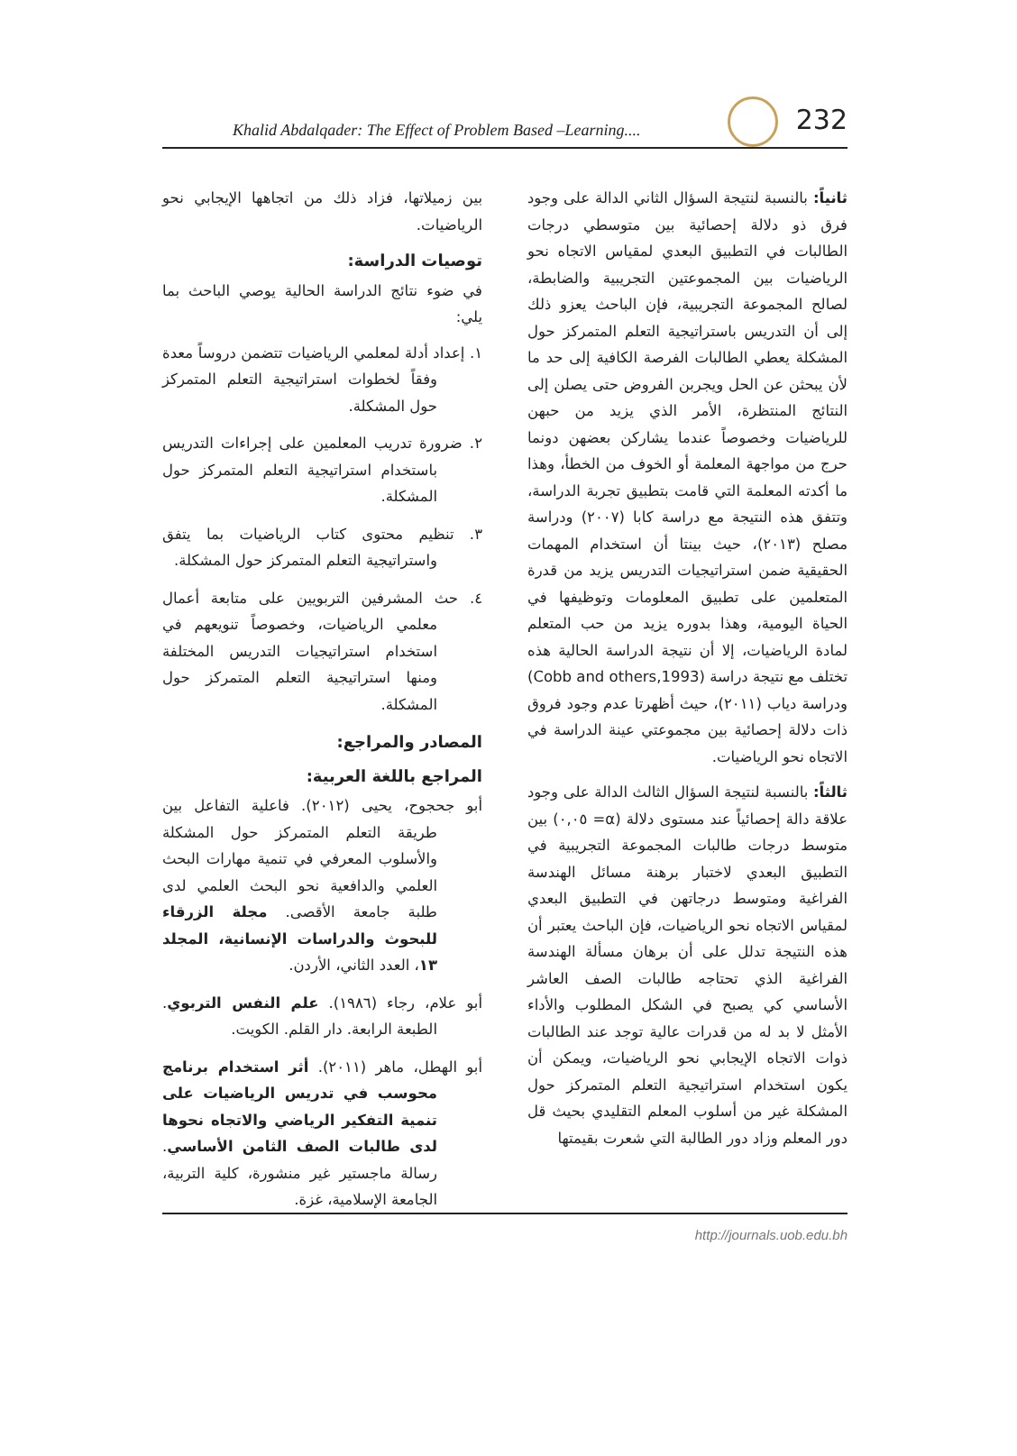Khalid Abdalqader: The Effect of Problem Based –Learning....
232
ثانياً: بالنسبة لنتيجة السؤال الثاني الدالة على وجود فرق ذو دلالة إحصائية بين متوسطي درجات الطالبات في التطبيق البعدي لمقياس الاتجاه نحو الرياضيات بين المجموعتين التجريبية والضابطة، لصالح المجموعة التجريبية، فإن الباحث يعزو ذلك إلى أن التدريس باستراتيجية التعلم المتمركز حول المشكلة يعطي الطالبات الفرصة الكافية إلى حد ما لأن يبحثن عن الحل ويجربن الفروض حتى يصلن إلى النتائج المنتظرة، الأمر الذي يزيد من حبهن للرياضيات وخصوصاً عندما يشاركن بعضهن دونما حرج من مواجهة المعلمة أو الخوف من الخطأ، وهذا ما أكدته المعلمة التي قامت بتطبيق تجربة الدراسة، وتتفق هذه النتيجة مع دراسة كابا (٢٠٠٧) ودراسة مصلح (٢٠١٣)، حيث بينتا أن استخدام المهمات الحقيقية ضمن استراتيجيات التدريس يزيد من قدرة المتعلمين على تطبيق المعلومات وتوظيفها في الحياة اليومية، وهذا بدوره يزيد من حب المتعلم لمادة الرياضيات، إلا أن نتيجة الدراسة الحالية هذه تختلف مع نتيجة دراسة (Cobb and others,1993) ودراسة دياب (٢٠١١)، حيث أظهرتا عدم وجود فروق ذات دلالة إحصائية بين مجموعتي عينة الدراسة في الاتجاه نحو الرياضيات.
ثالثاً: بالنسبة لنتيجة السؤال الثالث الدالة على وجود علاقة دالة إحصائياً عند مستوى دلالة (α= ٠,٠٥) بين متوسط درجات طالبات المجموعة التجريبية في التطبيق البعدي لاختبار برهنة مسائل الهندسة الفراغية ومتوسط درجاتهن في التطبيق البعدي لمقياس الاتجاه نحو الرياضيات، فإن الباحث يعتبر أن هذه النتيجة تدلل على أن برهان مسألة الهندسة الفراغية الذي تحتاجه طالبات الصف العاشر الأساسي كي يصبح في الشكل المطلوب والأداء الأمثل لا بد له من قدرات عالية توجد عند الطالبات ذوات الاتجاه الإيجابي نحو الرياضيات، ويمكن أن يكون استخدام استراتيجية التعلم المتمركز حول المشكلة غير من أسلوب المعلم التقليدي بحيث قل دور المعلم وزاد دور الطالبة التي شعرت بقيمتها
بين زميلاتها، فزاد ذلك من اتجاهها الإيجابي نحو الرياضيات.
توصيات الدراسة:
في ضوء نتائج الدراسة الحالية يوصي الباحث بما يلي:
١. إعداد أدلة لمعلمي الرياضيات تتضمن دروساً معدة وفقاً لخطوات استراتيجية التعلم المتمركز حول المشكلة.
٢. ضرورة تدريب المعلمين على إجراءات التدريس باستخدام استراتيجية التعلم المتمركز حول المشكلة.
٣. تنظيم محتوى كتاب الرياضيات بما يتفق واستراتيجية التعلم المتمركز حول المشكلة.
٤. حث المشرفين التربويين على متابعة أعمال معلمي الرياضيات، وخصوصاً تنويعهم في استخدام استراتيجيات التدريس المختلفة ومنها استراتيجية التعلم المتمركز حول المشكلة.
المصادر والمراجع:
المراجع باللغة العربية:
أبو جحجوح، يحيى (٢٠١٢). فاعلية التفاعل بين طريقة التعلم المتمركز حول المشكلة والأسلوب المعرفي في تنمية مهارات البحث العلمي والدافعية نحو البحث العلمي لدى طلبة جامعة الأقصى. مجلة الزرقاء للبحوث والدراسات الإنسانية، المجلد ١٣، العدد الثاني، الأردن.
أبو علام، رجاء (١٩٨٦). علم النفس التربوي. الطبعة الرابعة. دار القلم. الكويت.
أبو الهطل، ماهر (٢٠١١). أثر استخدام برنامج محوسب في تدريس الرياضيات على تنمية التفكير الرياضي والاتجاه نحوها لدى طالبات الصف الثامن الأساسي. رسالة ماجستير غير منشورة، كلية التربية، الجامعة الإسلامية، غزة.
http://journals.uob.edu.bh